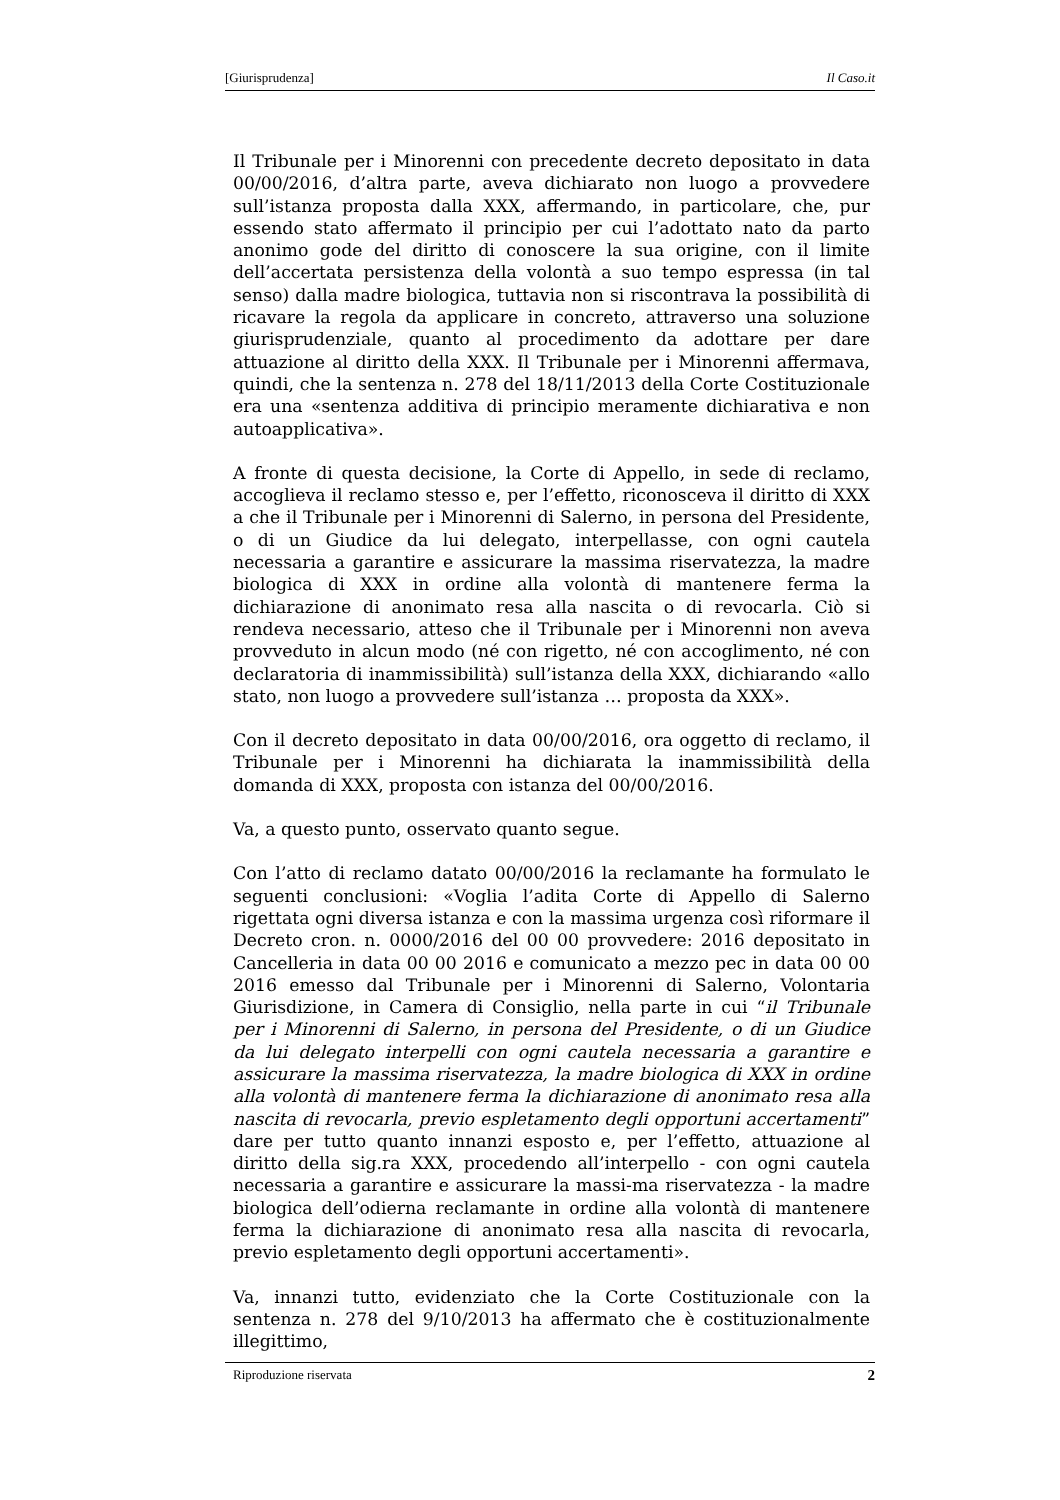[Giurisprudenza] Il Caso.it
Il Tribunale per i Minorenni con precedente decreto depositato in data 00/00/2016, d’altra parte, aveva dichiarato non luogo a provvedere sull’istanza proposta dalla XXX, affermando, in particolare, che, pur essendo stato affermato il principio per cui l’adottato nato da parto anonimo gode del diritto di conoscere la sua origine, con il limite dell’accertata persistenza della volontà a suo tempo espressa (in tal senso) dalla madre biologica, tuttavia non si riscontrava la possibilità di ricavare la regola da applicare in concreto, attraverso una soluzione giurisprudenziale, quanto al procedimento da adottare per dare attuazione al diritto della XXX. Il Tribunale per i Minorenni affermava, quindi, che la sentenza n. 278 del 18/11/2013 della Corte Costituzionale era una «sentenza additiva di principio meramente dichiarativa e non autoapplicativa».
A fronte di questa decisione, la Corte di Appello, in sede di reclamo, accoglieva il reclamo stesso e, per l’effetto, riconosceva il diritto di XXX a che il Tribunale per i Minorenni di Salerno, in persona del Presidente, o di un Giudice da lui delegato, interpellasse, con ogni cautela necessaria a garantire e assicurare la massima riservatezza, la madre biologica di XXX in ordine alla volontà di mantenere ferma la dichiarazione di anonimato resa alla nascita o di revocarla. Ciò si rendeva necessario, atteso che il Tribunale per i Minorenni non aveva provveduto in alcun modo (né con rigetto, né con accoglimento, né con declaratoria di inammissibilità) sull’istanza della XXX, dichiarando «allo stato, non luogo a provvedere sull’istanza … proposta da XXX».
Con il decreto depositato in data 00/00/2016, ora oggetto di reclamo, il Tribunale per i Minorenni ha dichiarata la inammissibilità della domanda di XXX, proposta con istanza del 00/00/2016.
Va, a questo punto, osservato quanto segue.
Con l’atto di reclamo datato 00/00/2016 la reclamante ha formulato le seguenti conclusioni: «Voglia l’adita Corte di Appello di Salerno rigettata ogni diversa istanza e con la massima urgenza così riformare il Decreto cron. n. 0000/2016 del 00 00 provvedere: 2016 depositato in Cancelleria in data 00 00 2016 e comunicato a mezzo pec in data 00 00 2016 emesso dal Tribunale per i Minorenni di Salerno, Volontaria Giurisdizione, in Camera di Consiglio, nella parte in cui “il Tribunale per i Minorenni di Salerno, in persona del Presidente, o di un Giudice da lui delegato interpelli con ogni cautela necessaria a garantire e assicurare la massima riservatezza, la madre biologica di XXX in ordine alla volontà di mantenere ferma la dichiarazione di anonimato resa alla nascita di revocarla, previo espletamento degli opportuni accertamenti” dare per tutto quanto innanzi esposto e, per l’effetto, attuazione al diritto della sig.ra XXX, procedendo all’interpello - con ogni cautela necessaria a garantire e assicurare la massi-ma riservatezza - la madre biologica dell’odierna reclamante in ordine alla volontà di mantenere ferma la dichiarazione di anonimato resa alla nascita di revocarla, previo espletamento degli opportuni accertamenti».
Va, innanzi tutto, evidenziato che la Corte Costituzionale con la sentenza n. 278 del 9/10/2013 ha affermato che è costituzionalmente illegittimo,
Riproduzione riservata 2